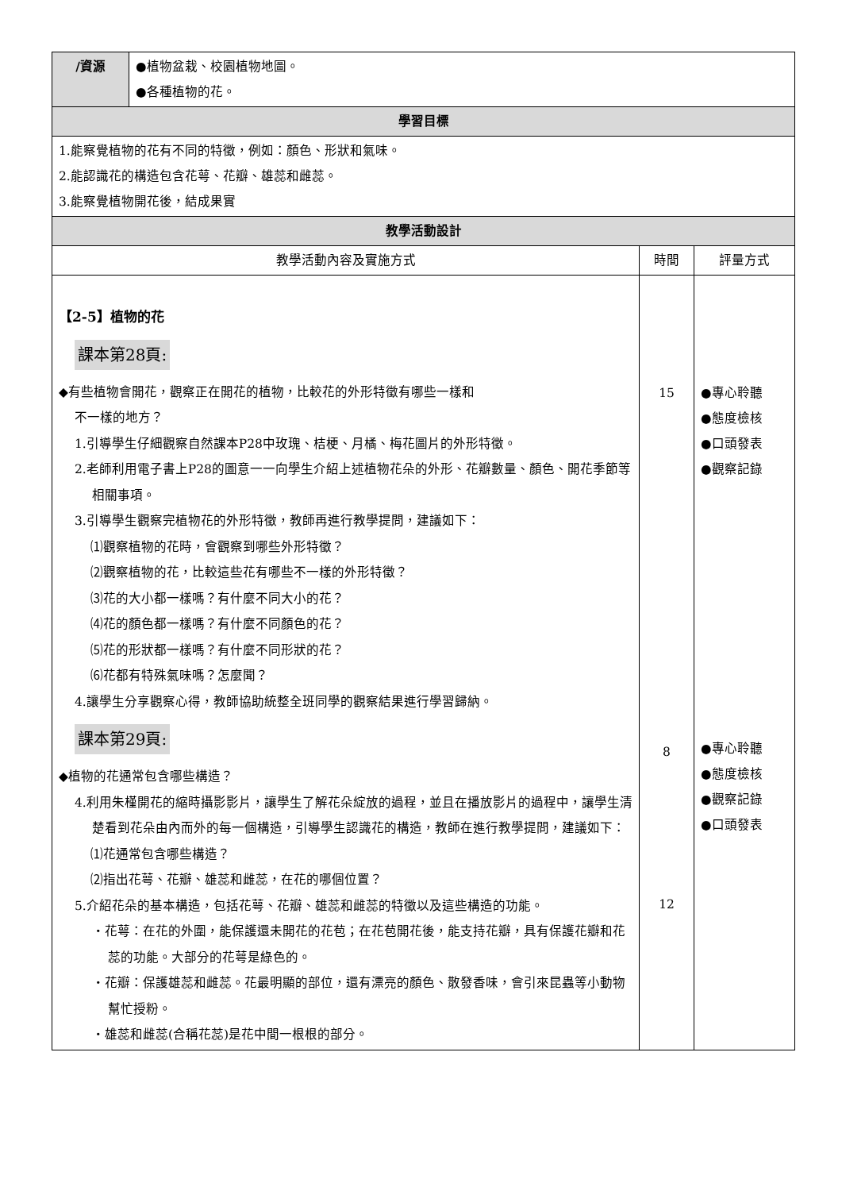| /資源 | ●植物盆栽、校園植物地圖。 ●各種植物的花。 | | |
| 學習目標 | | | |
| 1.能察覺植物的花有不同的特徵，例如：顏色、形狀和氣味。 2.能認識花的構造包含花萼、花瓣、雄蕊和雌蕊。 3.能察覺植物開花後，結成果實 | | | |
| 教學活動設計 | | | |
| 教學活動內容及實施方式 | | 時間 | 評量方式 |
| 【2-5】植物的花 課本第28頁: ◆有些植物會開花，觀察正在開花的植物，比較花的外形特徵有哪些一樣和 不一樣的地方？ 1.引導學生仔細觀察自然課本P28中玫瑰、桔梗、月橘、梅花圖片的外形特徵。 2.老師利用電子書上P28的圖意一一向學生介紹上述植物花朵的外形、花瓣數量、顏色、開花季節等相關事項。 3.引導學生觀察完植物花的外形特徵，教師再進行教學提問，建議如下： ⑴觀察植物的花時，會觀察到哪些外形特徵？ ⑵觀察植物的花，比較這些花有哪些不一樣的外形特徵？ ⑶花的大小都一樣嗎？有什麼不同大小的花？ ⑷花的顏色都一樣嗎？有什麼不同顏色的花？ ⑸花的形狀都一樣嗎？有什麼不同形狀的花？ ⑹花都有特殊氣味嗎？怎麼聞？ 4.讓學生分享觀察心得，教師協助統整全班同學的觀察結果進行學習歸納。 課本第29頁: ◆植物的花通常包含哪些構造？ 4.利用朱槿開花的縮時攝影影片，讓學生了解花朵綻放的過程，並且在播放影片的過程中，讓學生清楚看到花朵由內而外的每一個構造，引導學生認識花的構造，教師在進行教學提問，建議如下： ⑴花通常包含哪些構造？ ⑵指出花萼、花瓣、雄蕊和雌蕊，在花的哪個位置？ 5.介紹花朵的基本構造，包括花萼、花瓣、雄蕊和雌蕊的特徵以及這些構造的功能。 ・花萼：在花的外圍，能保護還未開花的花苞；在花苞開花後，能支持花瓣，具有保護花瓣和花蕊的功能。大部分的花萼是綠色的。 ・花瓣：保護雄蕊和雌蕊。花最明顯的部位，還有漂亮的顏色、散發香味，會引來昆蟲等小動物幫忙授粉。 ・雄蕊和雌蕊(合稱花蕊)是花中間一根根的部分。 | | 15 8 12 | ●專心聆聽 ●態度檢核 ●口頭發表 ●觀察記錄 ●專心聆聽 ●態度檢核 ●觀察記錄 ●口頭發表 |